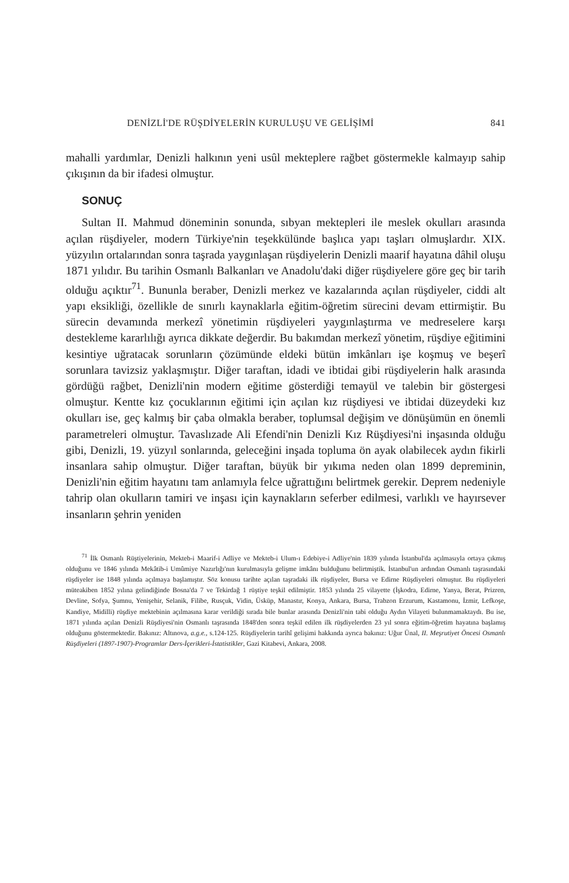DENİZLİ'DE RÜŞDİYELERİN KURULUŞU VE GELİŞİMİ 841
mahalli yardımlar, Denizli halkının yeni usûl mekteplere rağbet göstermekle kalmayıp sahip çıkışının da bir ifadesi olmuştur.
SONUÇ
Sultan II. Mahmud döneminin sonunda, sıbyan mektepleri ile meslek okulları arasında açılan rüşdiyeler, modern Türkiye'nin teşekkülünde başlıca yapı taşları olmuşlardır. XIX. yüzyılın ortalarından sonra taşrada yaygınlaşan rüşdiyelerin Denizli maarif hayatına dâhil oluşu 1871 yılıdır. Bu tarihin Osmanlı Balkanları ve Anadolu'daki diğer rüşdiyelere göre geç bir tarih olduğu açıktır<sup>71</sup>. Bununla beraber, Denizli merkez ve kazalarında açılan rüşdiyeler, ciddi alt yapı eksikliği, özellikle de sınırlı kaynaklarla eğitim-öğretim sürecini devam ettirmiştir. Bu sürecin devamında merkezî yönetimin rüşdiyeleri yaygınlaştırma ve medreselere karşı destekleme kararlılığı ayrıca dikkate değerdir. Bu bakımdan merkezî yönetim, rüşdiye eğitimini kesintiye uğratacak sorunların çözümünde eldeki bütün imkânları işe koşmuş ve beşerî sorunlara tavizsiz yaklaşmıştır. Diğer taraftan, idadi ve ibtidai gibi rüşdiyelerin halk arasında gördüğü rağbet, Denizli'nin modern eğitime gösterdiği temayül ve talebin bir göstergesi olmuştur. Kentte kız çocuklarının eğitimi için açılan kız rüşdiyesi ve ibtidai düzeydeki kız okulları ise, geç kalmış bir çaba olmakla beraber, toplumsal değişim ve dönüşümün en önemli parametreleri olmuştur. Tavaslızade Ali Efendi'nin Denizli Kız Rüşdiyesi'ni inşasında olduğu gibi, Denizli, 19. yüzyıl sonlarında, geleceğini inşada topluma ön ayak olabilecek aydın fikirli insanlara sahip olmuştur. Diğer taraftan, büyük bir yıkıma neden olan 1899 depreminin, Denizli'nin eğitim hayatını tam anlamıyla felce uğrattığını belirtmek gerekir. Deprem nedeniyle tahrip olan okulların tamiri ve inşası için kaynakların seferber edilmesi, varlıklı ve hayırsever insanların şehrin yeniden
<sup>71</sup> İlk Osmanlı Rüştiyelerinin, Mekteb-i Maarif-i Adliye ve Mekteb-i Ulum-ı Edebiye-i Adliye'nin 1839 yılında İstanbul'da açılmasıyla ortaya çıkmış olduğunu ve 1846 yılında Mekâtib-i Umûmiye Nazırlığı'nın kurulmasıyla gelişme imkânı bulduğunu belirtmiştik. İstanbul'un ardından Osmanlı taşrasındaki rüşdiyeler ise 1848 yılında açılmaya başlamıştır. Söz konusu tarihte açılan taşradaki ilk rüşdiyeler, Bursa ve Edirne Rüşdiyeleri olmuştur. Bu rüşdiyeleri müteakiben 1852 yılına gelindiğinde Bosna'da 7 ve Tekirdağ 1 rüştiye teşkil edilmiştir. 1853 yılında 25 vilayette (İşkodra, Edirne, Yanya, Berat, Prizren, Devline, Sofya, Şumnu, Yenişehir, Selanik, Filibe, Rusçuk, Vidin, Üsküp, Manastır, Konya, Ankara, Bursa, Trabzon Erzurum, Kastamonu, İzmir, Lefkoşe, Kandiye, Midilli) rüşdiye mektebinin açılmasına karar verildiği sırada bile bunlar arasında Denizli'nin tabi olduğu Aydın Vilayeti bulunmamaktaydı. Bu ise, 1871 yılında açılan Denizli Rüşdiyesi'nin Osmanlı taşrasında 1848'den sonra teşkil edilen ilk rüşdiyelerden 23 yıl sonra eğitim-öğretim hayatına başlamış olduğunu göstermektedir. Bakınız: Altınova, a.g.e., s.124-125. Rüşdiyelerin tarihî gelişimi hakkında ayrıca bakınız: Uğur Ünal, II. Meşrutiyet Öncesi Osmanlı Rüşdiyeleri (1897-1907)-Programlar Ders-İçerikleri-İstatistikler, Gazi Kitabevi, Ankara, 2008.